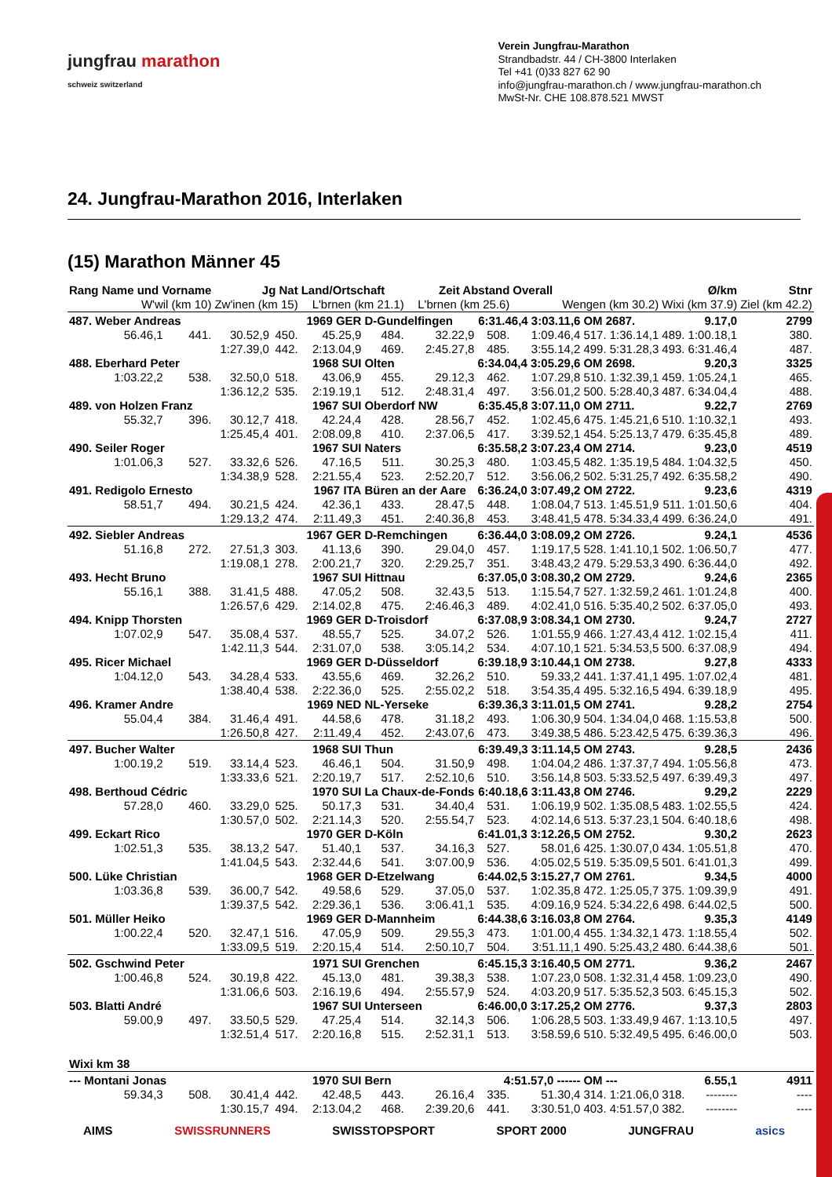jungfrau marathon
schweiz switzerland
Verein Jungfrau-Marathon
Strandbadstr. 44 / CH-3800 Interlaken
Tel +41 (0)33 827 62 90
info@jungfrau-marathon.ch / www.jungfrau-marathon.ch
MwSt-Nr. CHE 108.878.521 MWST
24. Jungfrau-Marathon 2016, Interlaken
(15) Marathon Männer 45
| Rang Name und Vorname | | Jg Nat | | Land/Ortschaft | | Zeit Abstand | | Overall | | Ø/km | | Stnr |
| --- | --- | --- | --- | --- | --- | --- | --- | --- | --- | --- | --- | --- |
| W'wil (km 10) | | Zw'inen (km 15) | | L'brnen (km 21.1) | | L'brnen (km 25.6) | | Wengen (km 30.2) | | Wixi (km 37.9) | | Ziel (km 42.2) |
| 487. Weber Andreas | | | 1969 GER | | D-Gundelfingen | | 6:31.46,4 3:03.11,6 | | OM 2687. | 9.17,0 | | 2799 |
| 56.46,1 | 441. | 30.52,9 | 450. | 45.25,9 | 484. | 32.22,9 | 508. | 1:09.46,4 | 517. 1:36.14,1 | 489. | 1:00.18,1 | 380. |
| | | 1:27.39,0 | 442. | 2:13.04,9 | 469. | 2:45.27,8 | 485. | 3:55.14,2 | 499. 5:31.28,3 | 493. | 6:31.46,4 | 487. |
| 488. Eberhard Peter | | | 1968 SUI | | Olten | | 6:34.04,4 3:05.29,6 | | OM 2698. | 9.20,3 | | 3325 |
| 1:03.22,2 | 538. | 32.50,0 | 518. | 43.06,9 | 455. | 29.12,3 | 462. | 1:07.29,8 | 510. 1:32.39,1 | 459. | 1:05.24,1 | 465. |
| | | 1:36.12,2 | 535. | 2:19.19,1 | 512. | 2:48.31,4 | 497. | 3:56.01,2 | 500. 5:28.40,3 | 487. | 6:34.04,4 | 488. |
| 489. von Holzen Franz | | | 1967 SUI | | Oberdorf NW | | 6:35.45,8 3:07.11,0 | | OM 2711. | 9.22,7 | | 2769 |
| 55.32,7 | 396. | 30.12,7 | 418. | 42.24,4 | 428. | 28.56,7 | 452. | 1:02.45,6 | 475. 1:45.21,6 | 510. | 1:10.32,1 | 493. |
| | | 1:25.45,4 | 401. | 2:08.09,8 | 410. | 2:37.06,5 | 417. | 3:39.52,1 | 454. 5:25.13,7 | 479. | 6:35.45,8 | 489. |
| 490. Seiler Roger | | | 1967 SUI | | Naters | | 6:35.58,2 3:07.23,4 | | OM 2714. | 9.23,0 | | 4519 |
| 1:01.06,3 | 527. | 33.32,6 | 526. | 47.16,5 | 511. | 30.25,3 | 480. | 1:03.45,5 | 482. 1:35.19,5 | 484. | 1:04.32,5 | 450. |
| | | 1:34.38,9 | 528. | 2:21.55,4 | 523. | 2:52.20,7 | 512. | 3:56.06,2 | 502. 5:31.25,7 | 492. | 6:35.58,2 | 490. |
| 491. Redigolo Ernesto | | | 1967 ITA | | Büren an der Aare | | 6:36.24,0 3:07.49,2 | | OM 2722. | 9.23,6 | | 4319 |
| 58.51,7 | 494. | 30.21,5 | 424. | 42.36,1 | 433. | 28.47,5 | 448. | 1:08.04,7 | 513. 1:45.51,9 | 511. | 1:01.50,6 | 404. |
| | | 1:29.13,2 | 474. | 2:11.49,3 | 451. | 2:40.36,8 | 453. | 3:48.41,5 | 478. 5:34.33,4 | 499. | 6:36.24,0 | 491. |
| 492. Siebler Andreas | | | 1967 GER | | D-Remchingen | | 6:36.44,0 3:08.09,2 | | OM 2726. | 9.24,1 | | 4536 |
| 51.16,8 | 272. | 27.51,3 | 303. | 41.13,6 | 390. | 29.04,0 | 457. | 1:19.17,5 | 528. 1:41.10,1 | 502. | 1:06.50,7 | 477. |
| | | 1:19.08,1 | 278. | 2:00.21,7 | 320. | 2:29.25,7 | 351. | 3:48.43,2 | 479. 5:29.53,3 | 490. | 6:36.44,0 | 492. |
| 493. Hecht Bruno | | | 1967 SUI | | Hittnau | | 6:37.05,0 3:08.30,2 | | OM 2729. | 9.24,6 | | 2365 |
| 55.16,1 | 388. | 31.41,5 | 488. | 47.05,2 | 508. | 32.43,5 | 513. | 1:15.54,7 | 527. 1:32.59,2 | 461. | 1:01.24,8 | 400. |
| | | 1:26.57,6 | 429. | 2:14.02,8 | 475. | 2:46.46,3 | 489. | 4:02.41,0 | 516. 5:35.40,2 | 502. | 6:37.05,0 | 493. |
| 494. Knipp Thorsten | | | 1969 GER | | D-Troisdorf | | 6:37.08,9 3:08.34,1 | | OM 2730. | 9.24,7 | | 2727 |
| 1:07.02,9 | 547. | 35.08,4 | 537. | 48.55,7 | 525. | 34.07,2 | 526. | 1:01.55,9 | 466. 1:27.43,4 | 412. | 1:02.15,4 | 411. |
| | | 1:42.11,3 | 544. | 2:31.07,0 | 538. | 3:05.14,2 | 534. | 4:07.10,1 | 521. 5:34.53,5 | 500. | 6:37.08,9 | 494. |
| 495. Ricer Michael | | | 1969 GER | | D-Düsseldorf | | 6:39.18,9 3:10.44,1 | | OM 2738. | 9.27,8 | | 4333 |
| 1:04.12,0 | 543. | 34.28,4 | 533. | 43.55,6 | 469. | 32.26,2 | 510. | 59.33,2 | 441. 1:37.41,1 | 495. | 1:07.02,4 | 481. |
| | | 1:38.40,4 | 538. | 2:22.36,0 | 525. | 2:55.02,2 | 518. | 3:54.35,4 | 495. 5:32.16,5 | 494. | 6:39.18,9 | 495. |
| 496. Kramer Andre | | | 1969 NED | | NL-Yerseke | | 6:39.36,3 3:11.01,5 | | OM 2741. | 9.28,2 | | 2754 |
| 55.04,4 | 384. | 31.46,4 | 491. | 44.58,6 | 478. | 31.18,2 | 493. | 1:06.30,9 | 504. 1:34.04,0 | 468. | 1:15.53,8 | 500. |
| | | 1:26.50,8 | 427. | 2:11.49,4 | 452. | 2:43.07,6 | 473. | 3:49.38,5 | 486. 5:23.42,5 | 475. | 6:39.36,3 | 496. |
| 497. Bucher Walter | | | 1968 SUI | | Thun | | 6:39.49,3 3:11.14,5 | | OM 2743. | 9.28,5 | | 2436 |
| 1:00.19,2 | 519. | 33.14,4 | 523. | 46.46,1 | 504. | 31.50,9 | 498. | 1:04.04,2 | 486. 1:37.37,7 | 494. | 1:05.56,8 | 473. |
| | | 1:33.33,6 | 521. | 2:20.19,7 | 517. | 2:52.10,6 | 510. | 3:56.14,8 | 503. 5:33.52,5 | 497. | 6:39.49,3 | 497. |
| 498. Berthoud Cédric | | | 1970 SUI | | La Chaux-de-Fonds | | 6:40.18,6 3:11.43,8 | | OM 2746. | 9.29,2 | | 2229 |
| 57.28,0 | 460. | 33.29,0 | 525. | 50.17,3 | 531. | 34.40,4 | 531. | 1:06.19,9 | 502. 1:35.08,5 | 483. | 1:02.55,5 | 424. |
| | | 1:30.57,0 | 502. | 2:21.14,3 | 520. | 2:55.54,7 | 523. | 4:02.14,6 | 513. 5:37.23,1 | 504. | 6:40.18,6 | 498. |
| 499. Eckart Rico | | | 1970 GER | | D-Köln | | 6:41.01,3 3:12.26,5 | | OM 2752. | 9.30,2 | | 2623 |
| 1:02.51,3 | 535. | 38.13,2 | 547. | 51.40,1 | 537. | 34.16,3 | 527. | 58.01,6 | 425. 1:30.07,0 | 434. | 1:05.51,8 | 470. |
| | | 1:41.04,5 | 543. | 2:32.44,6 | 541. | 3:07.00,9 | 536. | 4:05.02,5 | 519. 5:35.09,5 | 501. | 6:41.01,3 | 499. |
| 500. Lüke Christian | | | 1968 GER | | D-Etzelwang | | 6:44.02,5 3:15.27,7 | | OM 2761. | 9.34,5 | | 4000 |
| 1:03.36,8 | 539. | 36.00,7 | 542. | 49.58,6 | 529. | 37.05,0 | 537. | 1:02.35,8 | 472. 1:25.05,7 | 375. | 1:09.39,9 | 491. |
| | | 1:39.37,5 | 542. | 2:29.36,1 | 536. | 3:06.41,1 | 535. | 4:09.16,9 | 524. 5:34.22,6 | 498. | 6:44.02,5 | 500. |
| 501. Müller Heiko | | | 1969 GER | | D-Mannheim | | 6:44.38,6 3:16.03,8 | | OM 2764. | 9.35,3 | | 4149 |
| 1:00.22,4 | 520. | 32.47,1 | 516. | 47.05,9 | 509. | 29.55,3 | 473. | 1:01.00,4 | 455. 1:34.32,1 | 473. | 1:18.55,4 | 502. |
| | | 1:33.09,5 | 519. | 2:20.15,4 | 514. | 2:50.10,7 | 504. | 3:51.11,1 | 490. 5:25.43,2 | 480. | 6:44.38,6 | 501. |
| 502. Gschwind Peter | | | 1971 SUI | | Grenchen | | 6:45.15,3 3:16.40,5 | | OM 2771. | 9.36,2 | | 2467 |
| 1:00.46,8 | 524. | 30.19,8 | 422. | 45.13,0 | 481. | 39.38,3 | 538. | 1:07.23,0 | 508. 1:32.31,4 | 458. | 1:09.23,0 | 490. |
| | | 1:31.06,6 | 503. | 2:16.19,6 | 494. | 2:55.57,9 | 524. | 4:03.20,9 | 517. 5:35.52,3 | 503. | 6:45.15,3 | 502. |
| 503. Blatti André | | | 1967 SUI | | Unterseen | | 6:46.00,0 3:17.25,2 | | OM 2776. | 9.37,3 | | 2803 |
| 59.00,9 | 497. | 33.50,5 | 529. | 47.25,4 | 514. | 32.14,3 | 506. | 1:06.28,5 | 503. 1:33.49,9 | 467. | 1:13.10,5 | 497. |
| | | 1:32.51,4 | 517. | 2:20.16,8 | 515. | 2:52.31,1 | 513. | 3:58.59,6 | 510. 5:32.49,5 | 495. | 6:46.00,0 | 503. |
| Wixi km 38 | | | | | | | | | | | | |
| --- Montani Jonas | | | 1970 SUI | | Bern | | 4:51.57,0 ------ | | OM --- | 6.55,1 | | 4911 |
| 59.34,3 | 508. | 30.41,4 | 442. | 42.48,5 | 443. | 26.16,4 | 335. | 51.30,4 | 314. 1:21.06,0 | 318. | -------- | ---- |
| | | 1:30.15,7 | 494. | 2:13.04,2 | 468. | 2:39.20,6 | 441. | 3:30.51,0 | 403. 4:51.57,0 | 382. | -------- | ---- |
AIMS SWISSRUNNERS SWISSTOPSPORT SPORT 2000 JUNGFRAU asics